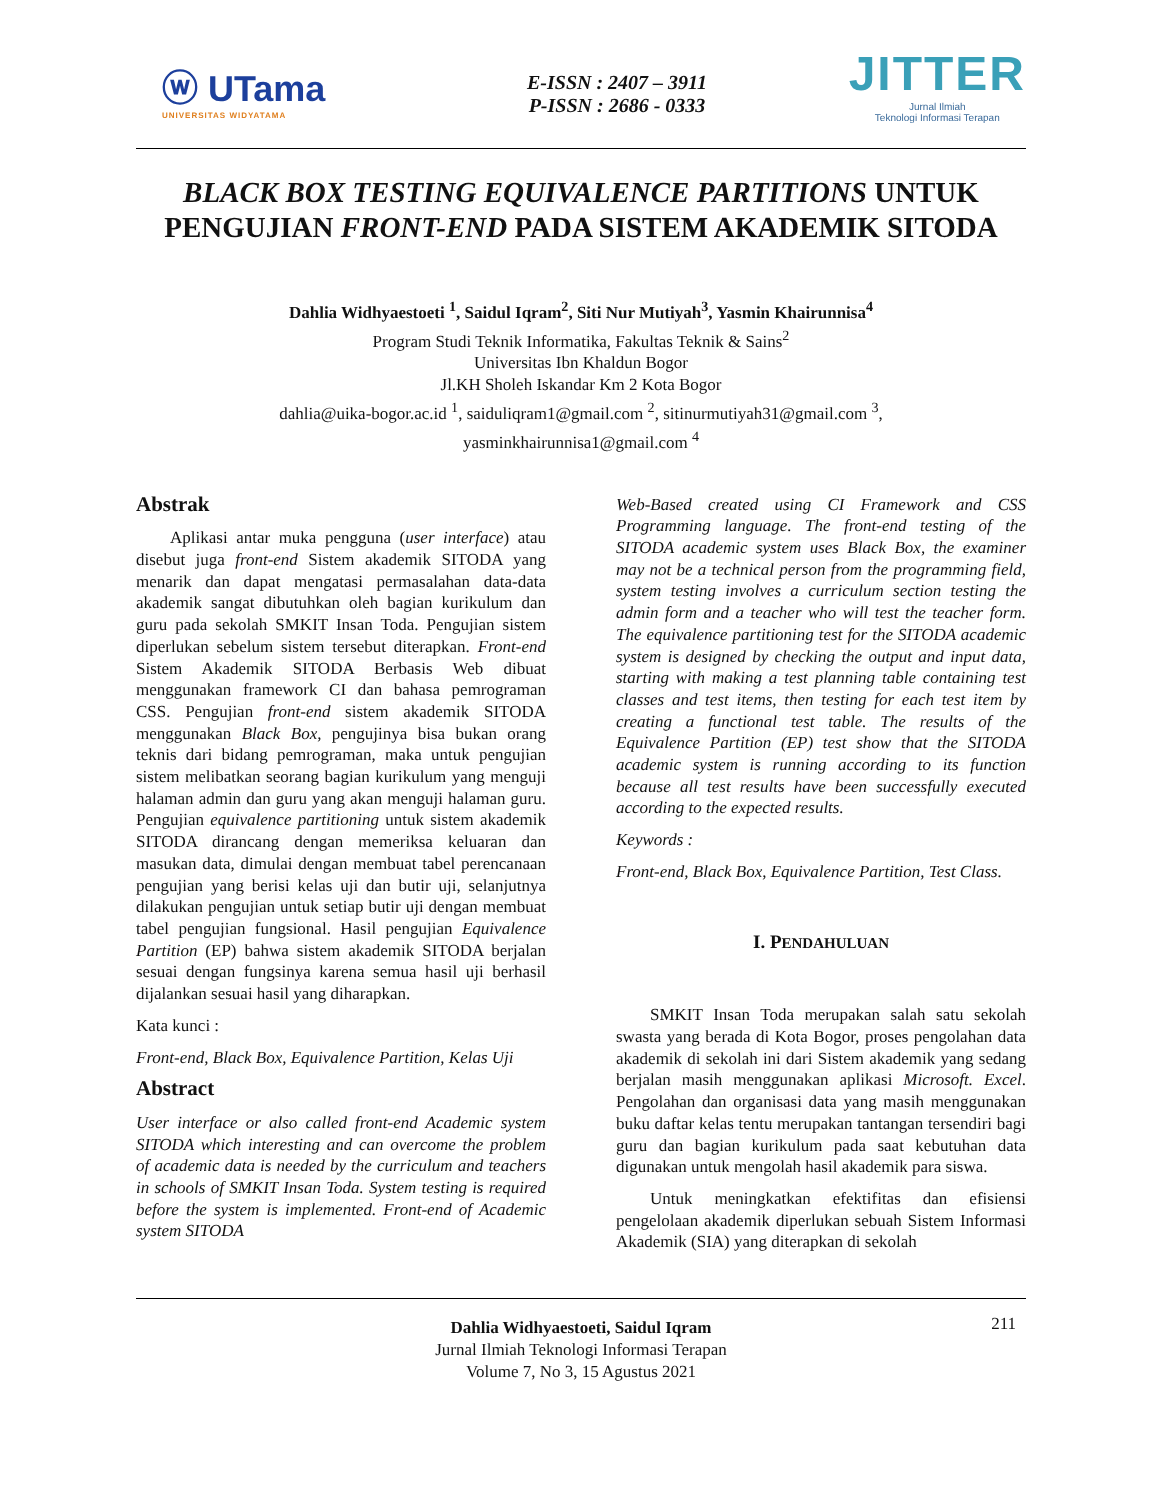ⓦ UTama
UNIVERSITAS WIDYATAMA
E-ISSN : 2407 – 3911
P-ISSN : 2686 - 0333
JITTER
Jurnal Ilmiah
Teknologi Informasi Terapan
BLACK BOX TESTING EQUIVALENCE PARTITIONS UNTUK PENGUJIAN FRONT-END PADA SISTEM AKADEMIK SITODA
Dahlia Widhyaestoeti <sup>1</sup>, Saidul Iqram<sup>2</sup>, Siti Nur Mutiyah<sup>3</sup>, Yasmin Khairunnisa<sup>4</sup>
Program Studi Teknik Informatika, Fakultas Teknik & Sains<sup>2</sup>
Universitas Ibn Khaldun Bogor
Jl.KH Sholeh Iskandar Km 2 Kota Bogor
dahlia@uika-bogor.ac.id <sup>1</sup>, saiduliqram1@gmail.com <sup>2</sup>, sitinurmutiyah31@gmail.com <sup>3</sup>,
yasminkhairunnisa1@gmail.com <sup>4</sup>
Abstrak
Aplikasi antar muka pengguna (user interface) atau disebut juga front-end Sistem akademik SITODA yang menarik dan dapat mengatasi permasalahan data-data akademik sangat dibutuhkan oleh bagian kurikulum dan guru pada sekolah SMKIT Insan Toda. Pengujian sistem diperlukan sebelum sistem tersebut diterapkan. Front-end Sistem Akademik SITODA Berbasis Web dibuat menggunakan framework CI dan bahasa pemrograman CSS. Pengujian front-end sistem akademik SITODA menggunakan Black Box, pengujinya bisa bukan orang teknis dari bidang pemrograman, maka untuk pengujian sistem melibatkan seorang bagian kurikulum yang menguji halaman admin dan guru yang akan menguji halaman guru. Pengujian equivalence partitioning untuk sistem akademik SITODA dirancang dengan memeriksa keluaran dan masukan data, dimulai dengan membuat tabel perencanaan pengujian yang berisi kelas uji dan butir uji, selanjutnya dilakukan pengujian untuk setiap butir uji dengan membuat tabel pengujian fungsional. Hasil pengujian Equivalence Partition (EP) bahwa sistem akademik SITODA berjalan sesuai dengan fungsinya karena semua hasil uji berhasil dijalankan sesuai hasil yang diharapkan.
Kata kunci :
Front-end, Black Box, Equivalence Partition, Kelas Uji
Abstract
User interface or also called front-end Academic system SITODA which interesting and can overcome the problem of academic data is needed by the curriculum and teachers in schools of SMKIT Insan Toda. System testing is required before the system is implemented. Front-end of Academic system SITODA
Web-Based created using CI Framework and CSS Programming language. The front-end testing of the SITODA academic system uses Black Box, the examiner may not be a technical person from the programming field, system testing involves a curriculum section testing the admin form and a teacher who will test the teacher form. The equivalence partitioning test for the SITODA academic system is designed by checking the output and input data, starting with making a test planning table containing test classes and test items, then testing for each test item by creating a functional test table. The results of the Equivalence Partition (EP) test show that the SITODA academic system is running according to its function because all test results have been successfully executed according to the expected results.
Keywords :
Front-end, Black Box, Equivalence Partition, Test Class.
I. PENDAHULUAN
SMKIT Insan Toda merupakan salah satu sekolah swasta yang berada di Kota Bogor, proses pengolahan data akademik di sekolah ini dari Sistem akademik yang sedang berjalan masih menggunakan aplikasi Microsoft. Excel. Pengolahan dan organisasi data yang masih menggunakan buku daftar kelas tentu merupakan tantangan tersendiri bagi guru dan bagian kurikulum pada saat kebutuhan data digunakan untuk mengolah hasil akademik para siswa.
Untuk meningkatkan efektifitas dan efisiensi pengelolaan akademik diperlukan sebuah Sistem Informasi Akademik (SIA) yang diterapkan di sekolah
211 Dahlia Widhyaestoeti, Saidul Iqram
Jurnal Ilmiah Teknologi Informasi Terapan
Volume 7, No 3, 15 Agustus 2021